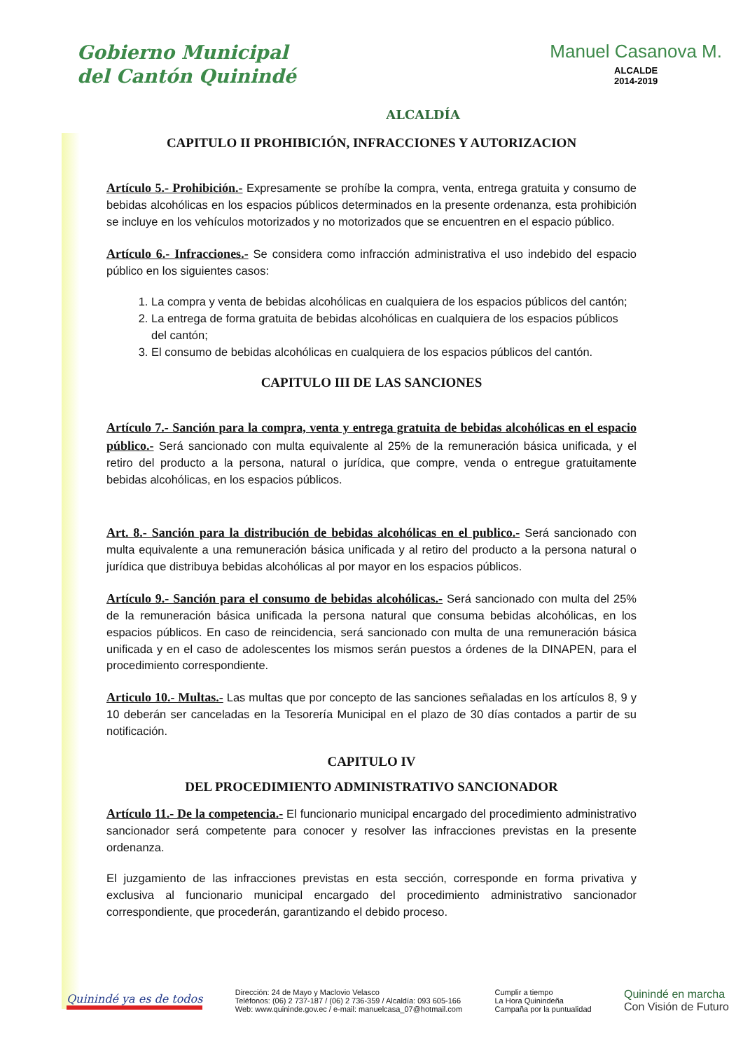Gobierno Municipal
del Cantón Quinindé
ALCALDÍA
Manuel Casanova M.
ALCALDE
2014-2019
CAPITULO II PROHIBICIÓN, INFRACCIONES Y AUTORIZACION
Artículo 5.- Prohibición.- Expresamente se prohíbe la compra, venta, entrega gratuita y consumo de bebidas alcohólicas en los espacios públicos determinados en la presente ordenanza, esta prohibición se incluye en los vehículos motorizados y no motorizados que se encuentren en el espacio público.
Artículo 6.- Infracciones.- Se considera como infracción administrativa el uso indebido del espacio público en los siguientes casos:
1. La compra y venta de bebidas alcohólicas en cualquiera de los espacios públicos del cantón;
2. La entrega de forma gratuita de bebidas alcohólicas en cualquiera de los espacios públicos del cantón;
3. El consumo de bebidas alcohólicas en cualquiera de los espacios públicos del cantón.
CAPITULO III DE LAS SANCIONES
Artículo 7.- Sanción para la compra, venta y entrega gratuita de bebidas alcohólicas en el espacio público.- Será sancionado con multa equivalente al 25% de la remuneración básica unificada, y el retiro del producto a la persona, natural o jurídica, que compre, venda o entregue gratuitamente bebidas alcohólicas, en los espacios públicos.
Art. 8.- Sanción para la distribución de bebidas alcohólicas en el publico.- Será sancionado con multa equivalente a una remuneración básica unificada y al retiro del producto a la persona natural o jurídica que distribuya bebidas alcohólicas al por mayor en los espacios públicos.
Artículo 9.- Sanción para el consumo de bebidas alcohólicas.- Será sancionado con multa del 25% de la remuneración básica unificada la persona natural que consuma bebidas alcohólicas, en los espacios públicos. En caso de reincidencia, será sancionado con multa de una remuneración básica unificada y en el caso de adolescentes los mismos serán puestos a órdenes de la DINAPEN, para el procedimiento correspondiente.
Articulo 10.- Multas.- Las multas que por concepto de las sanciones señaladas en los artículos 8, 9 y 10 deberán ser canceladas en la Tesorería Municipal en el plazo de 30 días contados a partir de su notificación.
CAPITULO IV
DEL PROCEDIMIENTO ADMINISTRATIVO SANCIONADOR
Artículo 11.- De la competencia.- El funcionario municipal encargado del procedimiento administrativo sancionador será competente para conocer y resolver las infracciones previstas en la presente ordenanza.
El juzgamiento de las infracciones previstas en esta sección, corresponde en forma privativa y exclusiva al funcionario municipal encargado del procedimiento administrativo sancionador correspondiente, que procederán, garantizando el debido proceso.
Quinindé ya es de todos
Dirección: 24 de Mayo y Maclovio Velasco
Teléfonos: (06) 2 737-187 / (06) 2 736-359 / Alcaldía: 093 605-166
Web: www.quininde.gov.ec / e-mail: manuelcasa_07@hotmail.com
Cumplir a tiempo
La Hora Quinindeña
Campaña por la puntualidad
Quinindé en marcha
Con Visión de Futuro